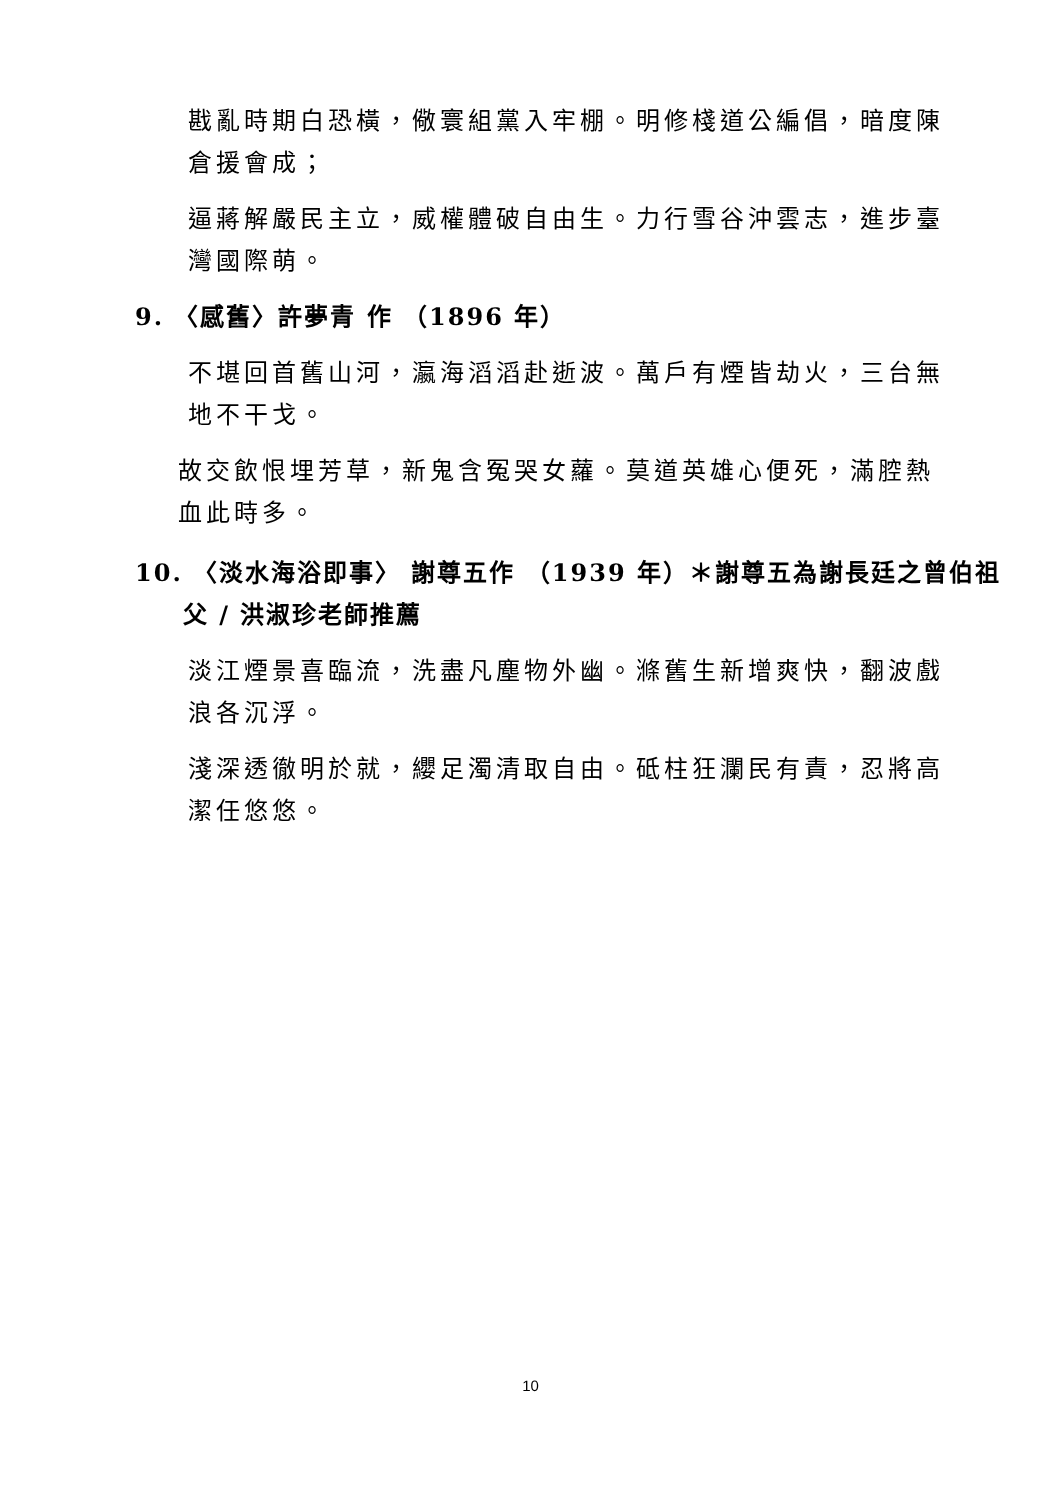戡亂時期白恐橫，儆寰組黨入牢棚。明修棧道公編倡，暗度陳倉援會成；
逼蔣解嚴民主立，威權體破自由生。力行雪谷沖雲志，進步臺灣國際萌。
9. 〈感舊〉許夢青 作 （1896 年）
不堪回首舊山河，瀛海滔滔赴逝波。萬戶有煙皆劫火，三台無地不干戈。
故交飲恨埋芳草，新鬼含冤哭女蘿。莫道英雄心便死，滿腔熱血此時多。
10. 〈淡水海浴即事〉 謝尊五作 （1939 年）＊謝尊五為謝長廷之曾伯祖父 / 洪淑珍老師推薦
淡江煙景喜臨流，洗盡凡塵物外幽。滌舊生新增爽快，翻波戲浪各沉浮。
淺深透徹明於就，纓足濁清取自由。砥柱狂瀾民有責，忍將高潔任悠悠。
10